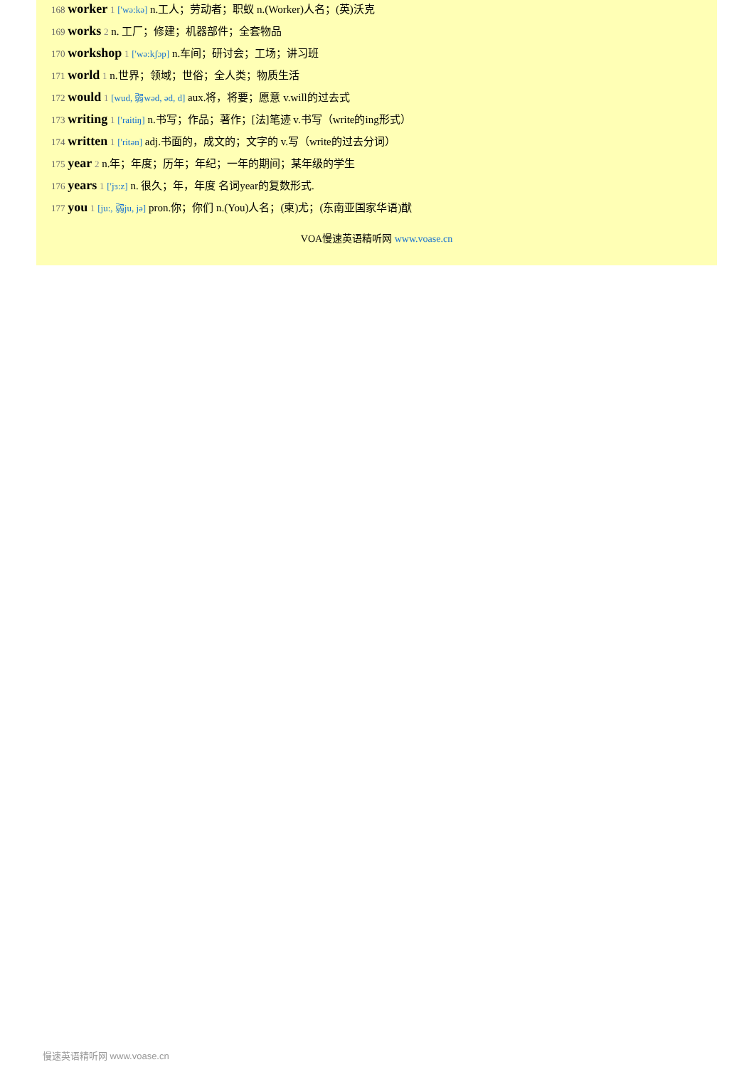168 worker 1 ['wə:kə] n.工人；劳动者；职蚁 n.(Worker)人名；(英)沃克
169 works 2 n. 工厂；修建；机器部件；全套物品
170 workshop 1 ['wə:kʃɔp] n.车间；研讨会；工场；讲习班
171 world 1 n.世界；领域；世俗；全人类；物质生活
172 would 1 [wud, 弱wəd, əd, d] aux.将，将要；愿意 v.will的过去式
173 writing 1 ['raitiŋ] n.书写；作品；著作；[法]笔迹 v.书写（write的ing形式）
174 written 1 ['ritən] adj.书面的，成文的；文字的 v.写（write的过去分词）
175 year 2 n.年；年度；历年；年纪；一年的期间；某年级的学生
176 years 1 ['jɜ:z] n. 很久；年，年度 名词year的复数形式.
177 you 1 [ju:, 弱ju, jə] pron.你；你们 n.(You)人名；(柬)尤；(东南亚国家华语)猷
VOA慢速英语精听网 www.voase.cn
慢速英语精听网 www.voase.cn